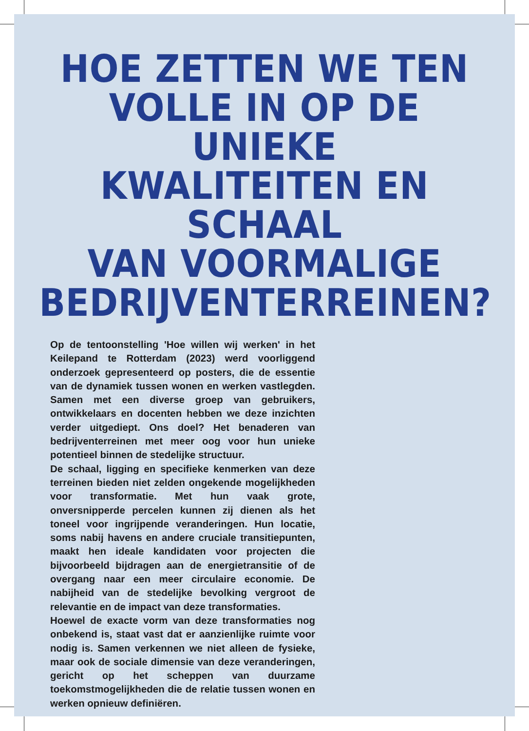HOE ZETTEN WE TEN
VOLLE IN OP DE UNIEKE
KWALITEITEN EN SCHAAL
VAN VOORMALIGE
BEDRIJVENTERREINEN?
Op de tentoonstelling 'Hoe willen wij werken' in het Keilepand te Rotterdam (2023) werd voorliggend onderzoek gepresenteerd op posters, die de essentie van de dynamiek tussen wonen en werken vastlegden. Samen met een diverse groep van gebruikers, ontwikkelaars en docenten hebben we deze inzichten verder uitgediept. Ons doel? Het benaderen van bedrijventerreinen met meer oog voor hun unieke potentieel binnen de stedelijke structuur.
De schaal, ligging en specifieke kenmerken van deze terreinen bieden niet zelden ongekende mogelijkheden voor transformatie. Met hun vaak grote, onversnipperde percelen kunnen zij dienen als het toneel voor ingrijpende veranderingen. Hun locatie, soms nabij havens en andere cruciale transitiepunten, maakt hen ideale kandidaten voor projecten die bijvoorbeeld bijdragen aan de energietransitie of de overgang naar een meer circulaire economie. De nabijheid van de stedelijke bevolking vergroot de relevantie en de impact van deze transformaties.
Hoewel de exacte vorm van deze transformaties nog onbekend is, staat vast dat er aanzienlijke ruimte voor nodig is. Samen verkennen we niet alleen de fysieke, maar ook de sociale dimensie van deze veranderingen, gericht op het scheppen van duurzame toekomstmogelijkheden die de relatie tussen wonen en werken opnieuw definiëren.